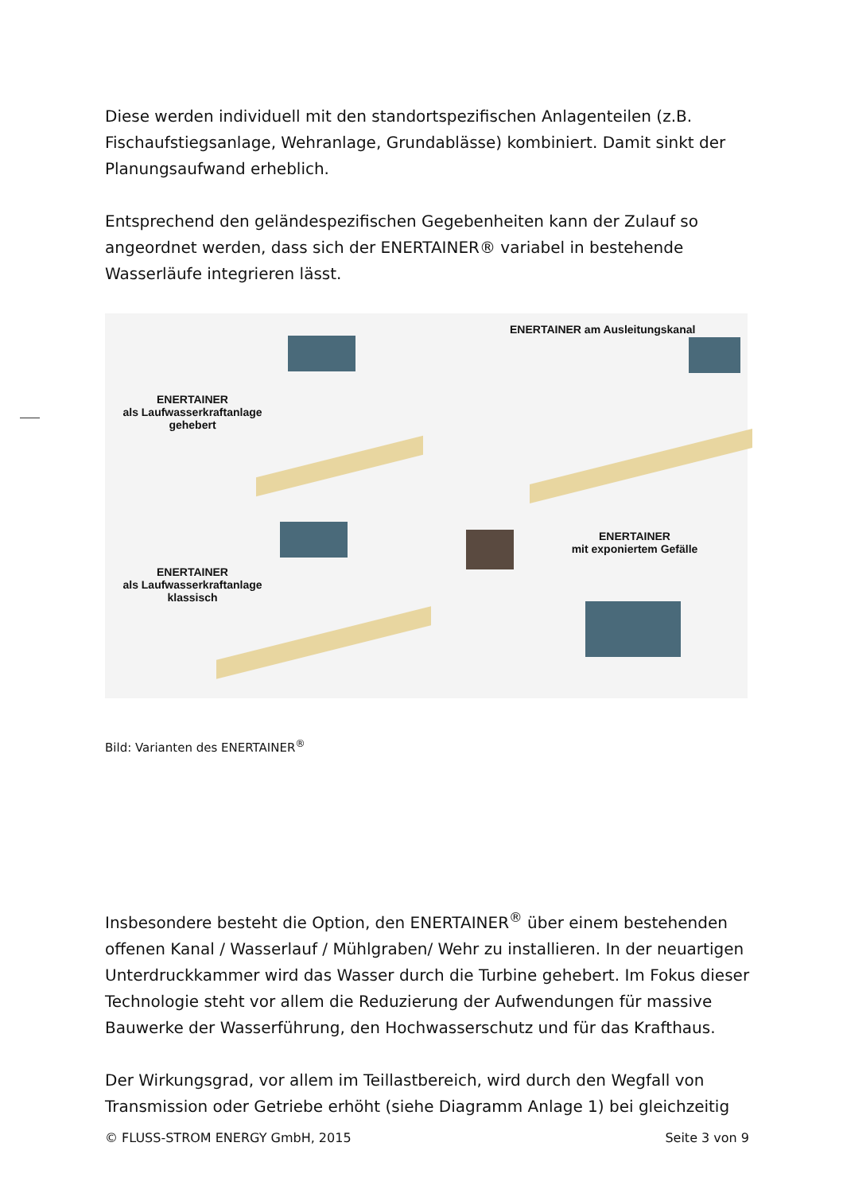Diese werden individuell mit den standortspezifischen Anlagenteilen (z.B. Fischaufstiegsanlage, Wehranlage, Grundablässe) kombiniert. Damit sinkt der Planungsaufwand erheblich.
Entsprechend den geländespezifischen Gegebenheiten kann der Zulauf so angeordnet werden, dass sich der ENERTAINER® variabel in bestehende Wasserläufe integrieren lässt.
ENERTAINER
als Laufwasserkraftanlage
gehebert
ENERTAINER am Ausleitungskanal
ENERTAINER
als Laufwasserkraftanlage
klassisch
ENERTAINER
mit exponiertem Gefälle
Bild: Varianten des ENERTAINER<sup>®</sup>
Insbesondere besteht die Option, den ENERTAINER<sup>®</sup> über einem bestehenden offenen Kanal / Wasserlauf / Mühlgraben/ Wehr zu installieren. In der neuartigen Unterdruckkammer wird das Wasser durch die Turbine gehebert. Im Fokus dieser Technologie steht vor allem die Reduzierung der Aufwendungen für massive Bauwerke der Wasserführung, den Hochwasserschutz und für das Krafthaus.
Der Wirkungsgrad, vor allem im Teillastbereich, wird durch den Wegfall von Transmission oder Getriebe erhöht (siehe Diagramm Anlage 1) bei gleichzeitig
© FLUSS-STROM ENERGY GmbH, 2015 Seite 3 von 9